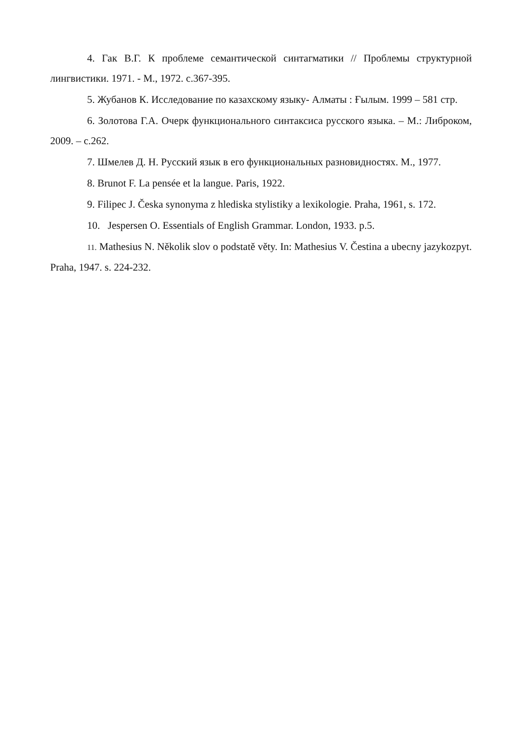4. Гак В.Г. К проблеме семантической синтагматики // Проблемы структурной лингвистики. 1971. - М., 1972. с.367-395.
5. Жубанов К. Исследование по казахскому языку- Алматы : Ғылым. 1999 – 581 стр.
6. Золотова Г.А. Очерк функционального синтаксиса русского языка. – М.: Либроком, 2009. – с.262.
7. Шмелев Д. Н. Русский язык в его функциональных разновидностях. М., 1977.
8. Brunot F. La pensée et la langue. Paris, 1922.
9. Filipec J. Česka synonyma z hlediska stylistiky a lexikologie. Praha, 1961, s. 172.
10. Jespersen O. Essentials of English Grammar. London, 1933. p.5.
11. Mathesius N. Několik slov o podstatě věty. In: Mathesius V. Čestina a ubecny jazykozpyt. Praha, 1947. s. 224-232.